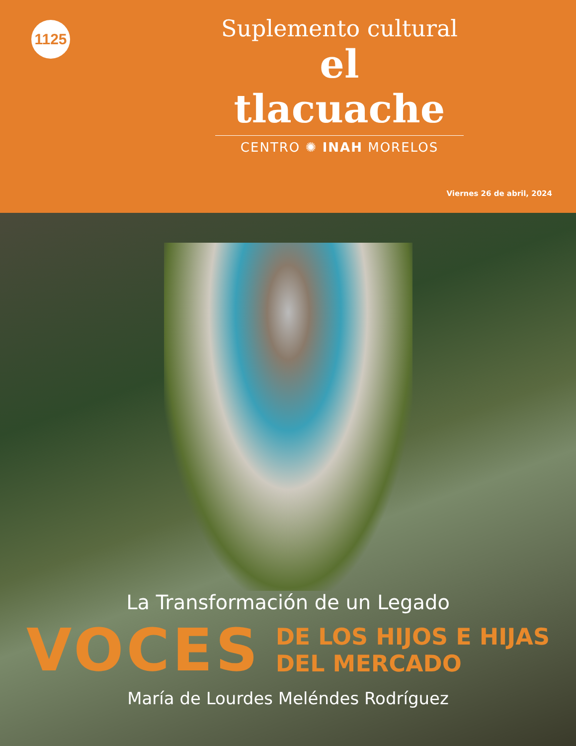1125
Suplemento cultural
el tlacuache
CENTRO ✺ INAH MORELOS
Viernes 26 de abril, 2024
La Transformación de un Legado
VOCES
DE LOS HIJOS E HIJAS
DEL MERCADO
María de Lourdes Meléndes Rodríguez